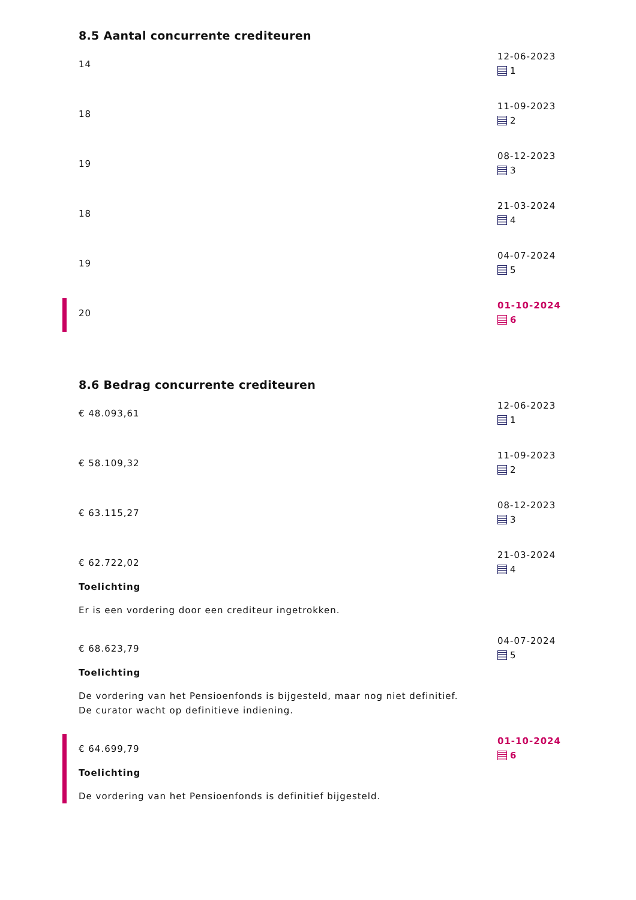8.5 Aantal concurrente crediteuren
14
12-06-2023
1
18
11-09-2023
2
19
08-12-2023
3
18
21-03-2024
4
19
04-07-2024
5
20
01-10-2024
6
8.6 Bedrag concurrente crediteuren
€ 48.093,61
12-06-2023
1
€ 58.109,32
11-09-2023
2
€ 63.115,27
08-12-2023
3
€ 62.722,02
Toelichting
Er is een vordering door een crediteur ingetrokken.
21-03-2024
4
€ 68.623,79
Toelichting
De vordering van het Pensioenfonds is bijgesteld, maar nog niet definitief. De curator wacht op definitieve indiening.
04-07-2024
5
€ 64.699,79
Toelichting
De vordering van het Pensioenfonds is definitief bijgesteld.
01-10-2024
6